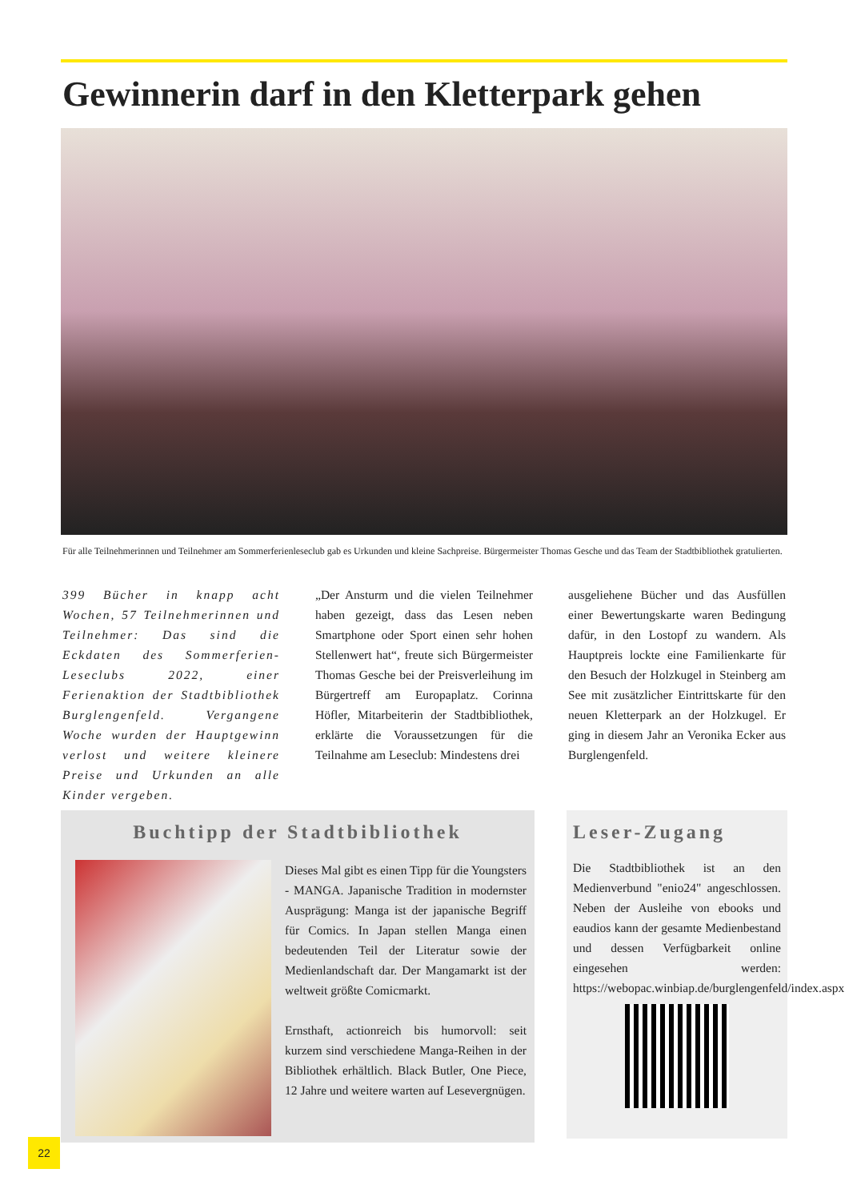Gewinnerin darf in den Kletterpark gehen
Für alle Teilnehmerinnen und Teilnehmer am Sommerferienleseclub gab es Urkunden und kleine Sachpreise. Bürgermeister Thomas Gesche und das Team der Stadtbibliothek gratulierten.
399 Bücher in knapp acht Wochen, 57 Teilnehmerinnen und Teilnehmer: Das sind die Eckdaten des Sommerferien-Leseclubs 2022, einer Ferienaktion der Stadtbibliothek Burglengenfeld. Vergangene Woche wurden der Hauptgewinn verlost und weitere kleinere Preise und Urkunden an alle Kinder vergeben.
„Der Ansturm und die vielen Teilnehmer haben gezeigt, dass das Lesen neben Smartphone oder Sport einen sehr hohen Stellenwert hat“, freute sich Bürgermeister Thomas Gesche bei der Preisverleihung im Bürgertreff am Europaplatz. Corinna Höfler, Mitarbeiterin der Stadtbibliothek, erklärte die Voraussetzungen für die Teilnahme am Leseclub: Mindestens drei
ausgeliehene Bücher und das Ausfüllen einer Bewertungskarte waren Bedingung dafür, in den Lostopf zu wandern. Als Hauptpreis lockte eine Familienkarte für den Besuch der Holzkugel in Steinberg am See mit zusätzlicher Eintrittskarte für den neuen Kletterpark an der Holzkugel. Er ging in diesem Jahr an Veronika Ecker aus Burglengenfeld.
Buchtipp der Stadtbibliothek
Dieses Mal gibt es einen Tipp für die Youngsters - MANGA. Japanische Tradition in modernster Ausprägung: Manga ist der japanische Begriff für Comics. In Japan stellen Manga einen bedeutenden Teil der Literatur sowie der Medienlandschaft dar. Der Mangamarkt ist der weltweit größte Comicmarkt.
Ernsthaft, actionreich bis humorvoll: seit kurzem sind verschiedene Manga-Reihen in der Bibliothek erhältlich. Black Butler, One Piece, 12 Jahre und weitere warten auf Lesevergnügen.
Leser-Zugang
Die Stadtbibliothek ist an den Medienverbund "enio24" angeschlossen. Neben der Ausleihe von ebooks und eaudios kann der gesamte Medienbestand und dessen Verfügbarkeit online eingesehen werden: https://webopac.winbiap.de/burglengenfeld/index.aspx
22